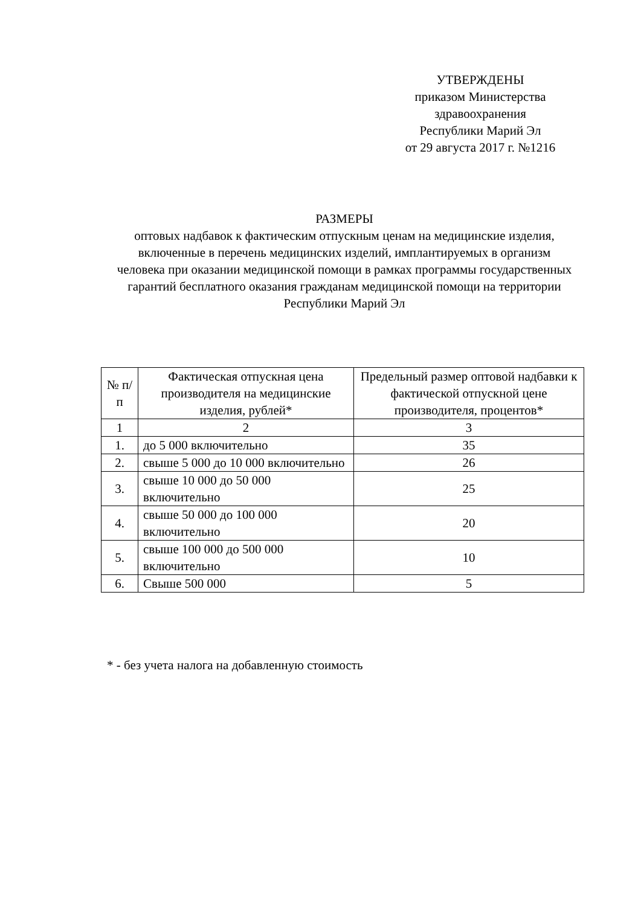УТВЕРЖДЕНЫ
приказом Министерства
здравоохранения
Республики Марий Эл
от 29 августа 2017 г. №1216
РАЗМЕРЫ
оптовых надбавок к фактическим отпускным ценам на медицинские изделия, включенные в перечень медицинских изделий, имплантируемых в организм человека при оказании медицинской помощи в рамках программы государственных гарантий бесплатного оказания гражданам медицинской помощи на территории Республики Марий Эл
| № п/п | Фактическая отпускная цена производителя на медицинские изделия, рублей* | Предельный размер оптовой надбавки к фактической отпускной цене производителя, процентов* |
| --- | --- | --- |
| 1 | 2 | 3 |
| 1. | до 5 000 включительно | 35 |
| 2. | свыше 5 000 до 10 000 включительно | 26 |
| 3. | свыше 10 000 до 50 000 включительно | 25 |
| 4. | свыше 50 000 до 100 000 включительно | 20 |
| 5. | свыше 100 000 до 500 000 включительно | 10 |
| 6. | Свыше 500 000 | 5 |
* - без учета налога на добавленную стоимость